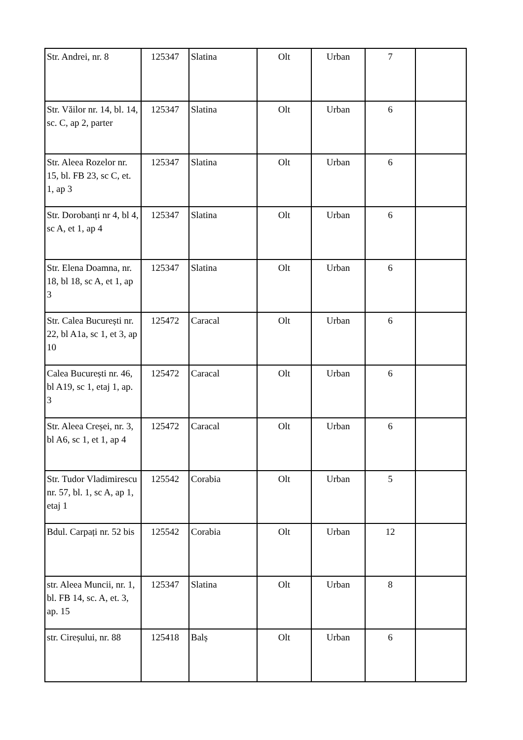| Str. Andrei, nr. 8 | 125347 | Slatina | Olt | Urban | 7 | |
| Str. Văilor nr. 14, bl. 14, sc. C, ap 2, parter | 125347 | Slatina | Olt | Urban | 6 | |
| Str. Aleea Rozelor nr. 15, bl. FB 23, sc C, et. 1, ap 3 | 125347 | Slatina | Olt | Urban | 6 | |
| Str. Dorobanți nr 4, bl 4, sc A, et 1, ap 4 | 125347 | Slatina | Olt | Urban | 6 | |
| Str. Elena Doamna, nr. 18, bl 18, sc A, et 1, ap 3 | 125347 | Slatina | Olt | Urban | 6 | |
| Str. Calea București nr. 22, bl A1a, sc 1, et 3, ap 10 | 125472 | Caracal | Olt | Urban | 6 | |
| Calea București nr. 46, bl A19, sc 1, etaj 1, ap. 3 | 125472 | Caracal | Olt | Urban | 6 | |
| Str. Aleea Creșei, nr. 3, bl A6, sc 1, et 1, ap 4 | 125472 | Caracal | Olt | Urban | 6 | |
| Str. Tudor Vladimirescu nr. 57, bl. 1, sc A, ap 1, etaj 1 | 125542 | Corabia | Olt | Urban | 5 | |
| Bdul. Carpați nr. 52 bis | 125542 | Corabia | Olt | Urban | 12 | |
| str. Aleea Muncii, nr. 1, bl. FB 14, sc. A, et. 3, ap. 15 | 125347 | Slatina | Olt | Urban | 8 | |
| str. Cireșului, nr. 88 | 125418 | Balș | Olt | Urban | 6 | |